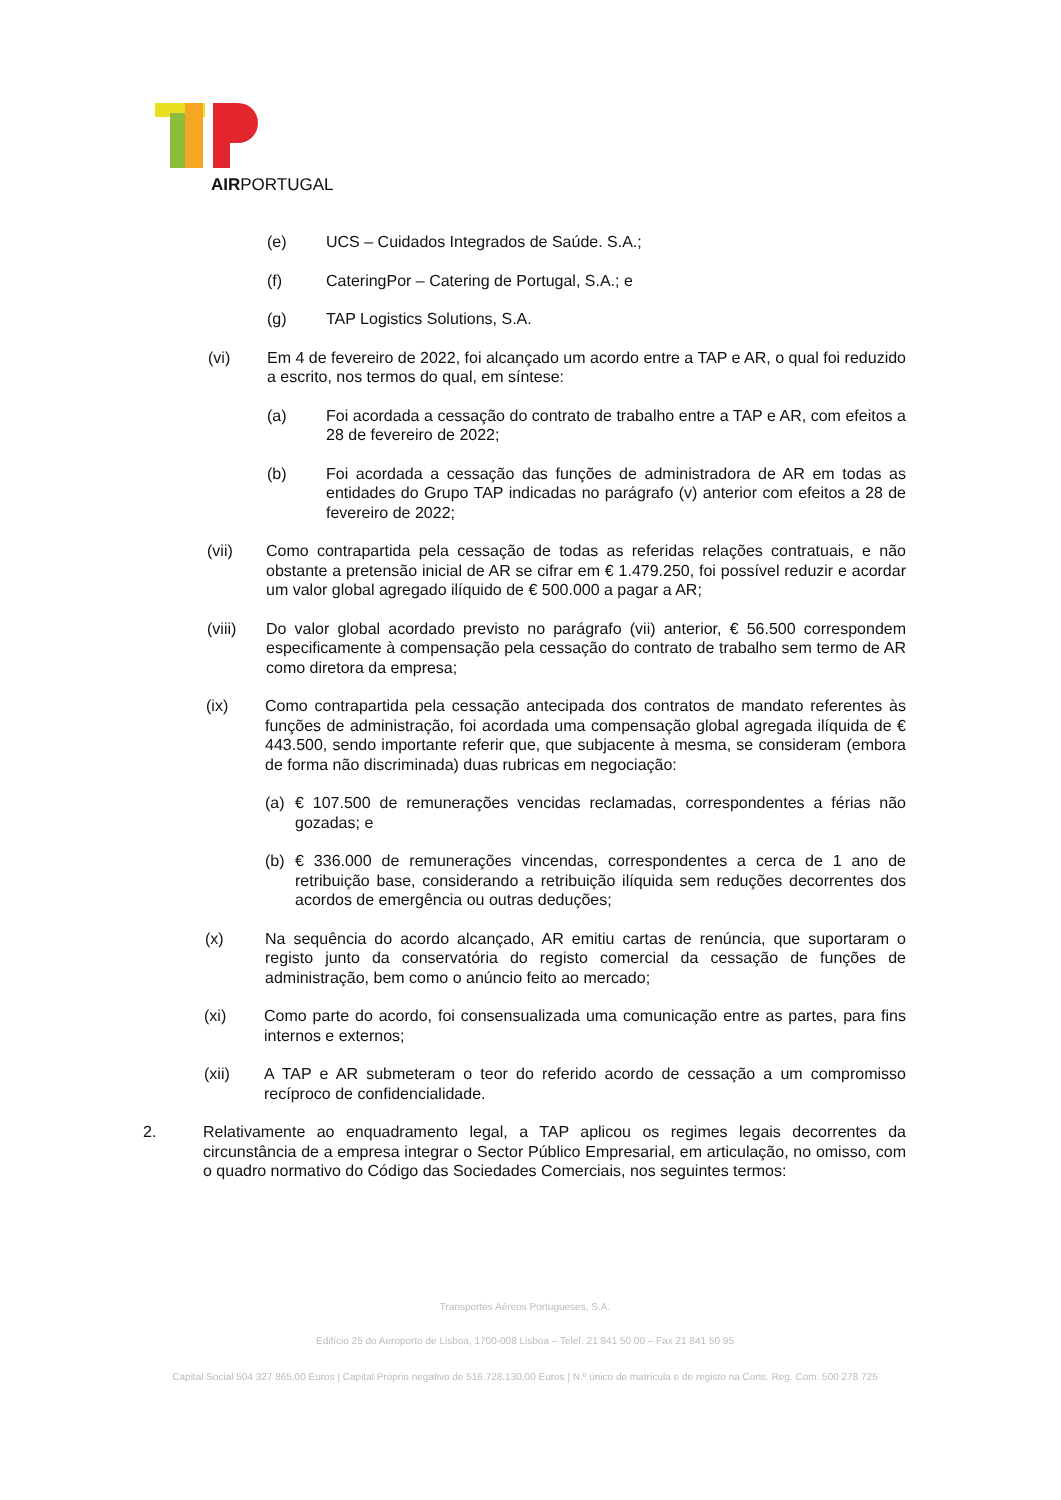AIRPORTUGAL
(e) UCS – Cuidados Integrados de Saúde. S.A.;
(f) CateringPor – Catering de Portugal, S.A.; e
(g) TAP Logistics Solutions, S.A.
(vi) Em 4 de fevereiro de 2022, foi alcançado um acordo entre a TAP e AR, o qual foi reduzido a escrito, nos termos do qual, em síntese:
(a) Foi acordada a cessação do contrato de trabalho entre a TAP e AR, com efeitos a 28 de fevereiro de 2022;
(b) Foi acordada a cessação das funções de administradora de AR em todas as entidades do Grupo TAP indicadas no parágrafo (v) anterior com efeitos a 28 de fevereiro de 2022;
(vii) Como contrapartida pela cessação de todas as referidas relações contratuais, e não obstante a pretensão inicial de AR se cifrar em € 1.479.250, foi possível reduzir e acordar um valor global agregado ilíquido de € 500.000 a pagar a AR;
(viii) Do valor global acordado previsto no parágrafo (vii) anterior, € 56.500 correspondem especificamente à compensação pela cessação do contrato de trabalho sem termo de AR como diretora da empresa;
(ix) Como contrapartida pela cessação antecipada dos contratos de mandato referentes às funções de administração, foi acordada uma compensação global agregada ilíquida de € 443.500, sendo importante referir que, que subjacente à mesma, se consideram (embora de forma não discriminada) duas rubricas em negociação:
(a) € 107.500 de remunerações vencidas reclamadas, correspondentes a férias não gozadas; e
(b) € 336.000 de remunerações vincendas, correspondentes a cerca de 1 ano de retribuição base, considerando a retribuição ilíquida sem reduções decorrentes dos acordos de emergência ou outras deduções;
(x) Na sequência do acordo alcançado, AR emitiu cartas de renúncia, que suportaram o registo junto da conservatória do registo comercial da cessação de funções de administração, bem como o anúncio feito ao mercado;
(xi) Como parte do acordo, foi consensualizada uma comunicação entre as partes, para fins internos e externos;
(xii) A TAP e AR submeteram o teor do referido acordo de cessação a um compromisso recíproco de confidencialidade.
2. Relativamente ao enquadramento legal, a TAP aplicou os regimes legais decorrentes da circunstância de a empresa integrar o Sector Público Empresarial, em articulação, no omisso, com o quadro normativo do Código das Sociedades Comerciais, nos seguintes termos:
Transportes Aéreos Portugueses, S.A.
Edifício 25 do Aeroporto de Lisboa, 1700-008 Lisboa – Telef. 21 841 50 00 – Fax 21 841 50 95
Capital Social 504 327 865,00 Euros | Capital Próprio negativo de 516.728.130,00 Euros | N.º único de matrícula e de registo na Cons. Reg. Com. 500 278 725